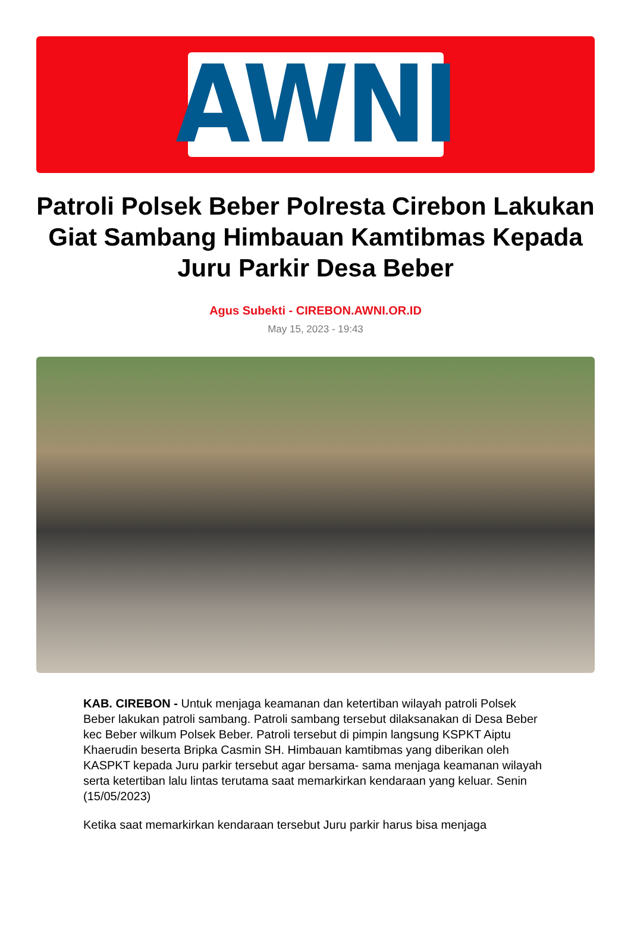AWNI
Patroli Polsek Beber Polresta Cirebon Lakukan Giat Sambang Himbauan Kamtibmas Kepada Juru Parkir Desa Beber
Agus Subekti - CIREBON.AWNI.OR.ID
May 15, 2023 - 19:43
KAB. CIREBON - Untuk menjaga keamanan dan ketertiban wilayah patroli Polsek Beber lakukan patroli sambang. Patroli sambang tersebut dilaksanakan di Desa Beber kec Beber wilkum Polsek Beber. Patroli tersebut di pimpin langsung KSPKT Aiptu Khaerudin beserta Bripka Casmin SH. Himbauan kamtibmas yang diberikan oleh KASPKT kepada Juru parkir tersebut agar bersama- sama menjaga keamanan wilayah serta ketertiban lalu lintas terutama saat memarkirkan kendaraan yang keluar. Senin (15/05/2023)
Ketika saat memarkirkan kendaraan tersebut Juru parkir harus bisa menjaga